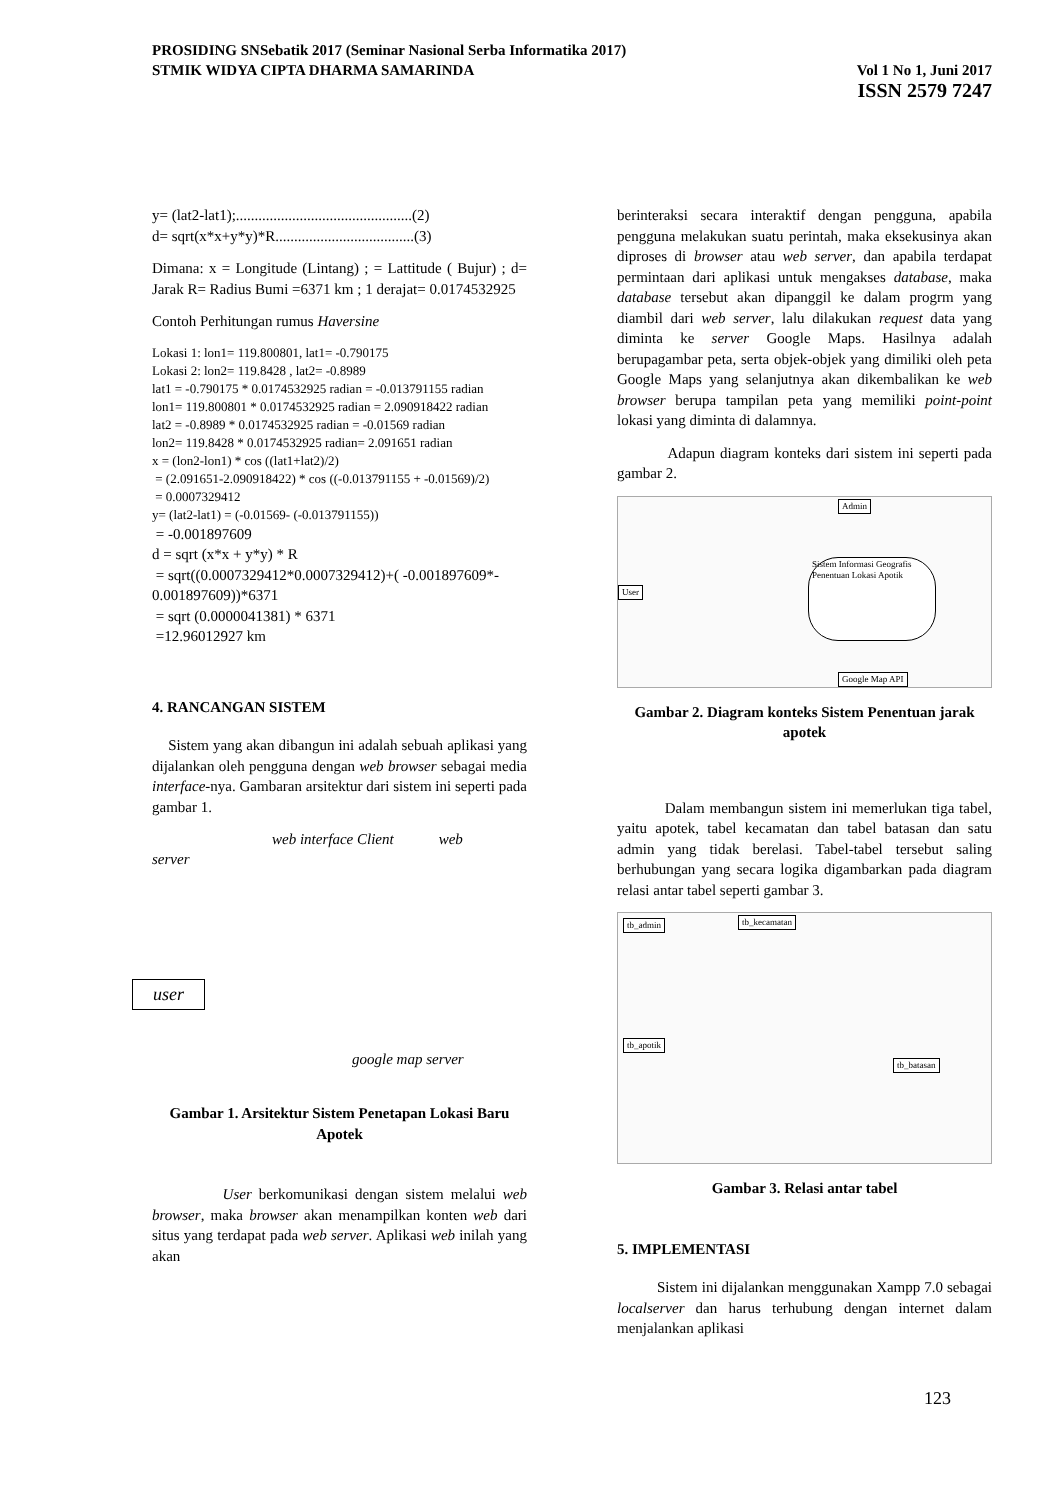PROSIDING SNSebatik 2017 (Seminar Nasional Serba Informatika 2017)
STMIK WIDYA CIPTA DHARMA SAMARINDA Vol 1 No 1, Juni 2017
ISSN 2579 7247
y= (lat2-lat1);...............................................(2)
d= sqrt(x*x+y*y)*R.....................................(3)
Dimana: x = Longitude (Lintang) ; = Lattitude ( Bujur) ; d= Jarak R= Radius Bumi =6371 km ; 1 derajat= 0.0174532925
Contoh Perhitungan rumus Haversine
Lokasi 1: lon1= 119.800801, lat1= -0.790175
Lokasi 2: lon2= 119.8428 , lat2= -0.8989
lat1 = -0.790175 * 0.0174532925 radian = -0.013791155 radian
lon1= 119.800801 * 0.0174532925 radian = 2.090918422 radian
lat2 = -0.8989 * 0.0174532925 radian = -0.01569 radian
lon2= 119.8428 * 0.0174532925 radian= 2.091651 radian
x = (lon2-lon1) * cos ((lat1+lat2)/2)
= (2.091651-2.090918422) * cos ((-0.013791155 + -0.01569)/2)
= 0.0007329412
y= (lat2-lat1) = (-0.01569- (-0.013791155))
= -0.001897609
d = sqrt (x*x + y*y) * R
= sqrt((0.0007329412*0.0007329412)+( -0.001897609*- 0.001897609))*6371
= sqrt (0.0000041381) * 6371
=12.96012927 km
4. RANCANGAN SISTEM
Sistem yang akan dibangun ini adalah sebuah aplikasi yang dijalankan oleh pengguna dengan web browser sebagai media interface-nya. Gambaran arsitektur dari sistem ini seperti pada gambar 1.
web interface Client web
server
user
google map server
Gambar 1. Arsitektur Sistem Penetapan Lokasi Baru Apotek
User berkomunikasi dengan sistem melalui web browser, maka browser akan menampilkan konten web dari situs yang terdapat pada web server. Aplikasi web inilah yang akan
berinteraksi secara interaktif dengan pengguna, apabila pengguna melakukan suatu perintah, maka eksekusinya akan diproses di browser atau web server, dan apabila terdapat permintaan dari aplikasi untuk mengakses database, maka database tersebut akan dipanggil ke dalam progrm yang diambil dari web server, lalu dilakukan request data yang diminta ke server Google Maps. Hasilnya adalah berupagambar peta, serta objek-objek yang dimiliki oleh peta Google Maps yang selanjutnya akan dikembalikan ke web browser berupa tampilan peta yang memiliki point-point lokasi yang diminta di dalamnya.
Adapun diagram konteks dari sistem ini seperti pada gambar 2.
Admin
Sistem Informasi Geografis Penentuan Lokasi Apotik
User
Google Map API
Gambar 2. Diagram konteks Sistem Penentuan jarak apotek
Dalam membangun sistem ini memerlukan tiga tabel, yaitu apotek, tabel kecamatan dan tabel batasan dan satu admin yang tidak berelasi. Tabel-tabel tersebut saling berhubungan yang secara logika digambarkan pada diagram relasi antar tabel seperti gambar 3.
tb_admin tb_kecamatan
tb_apotik
tb_batasan
Gambar 3. Relasi antar tabel
5. IMPLEMENTASI
Sistem ini dijalankan menggunakan Xampp 7.0 sebagai localserver dan harus terhubung dengan internet dalam menjalankan aplikasi
123